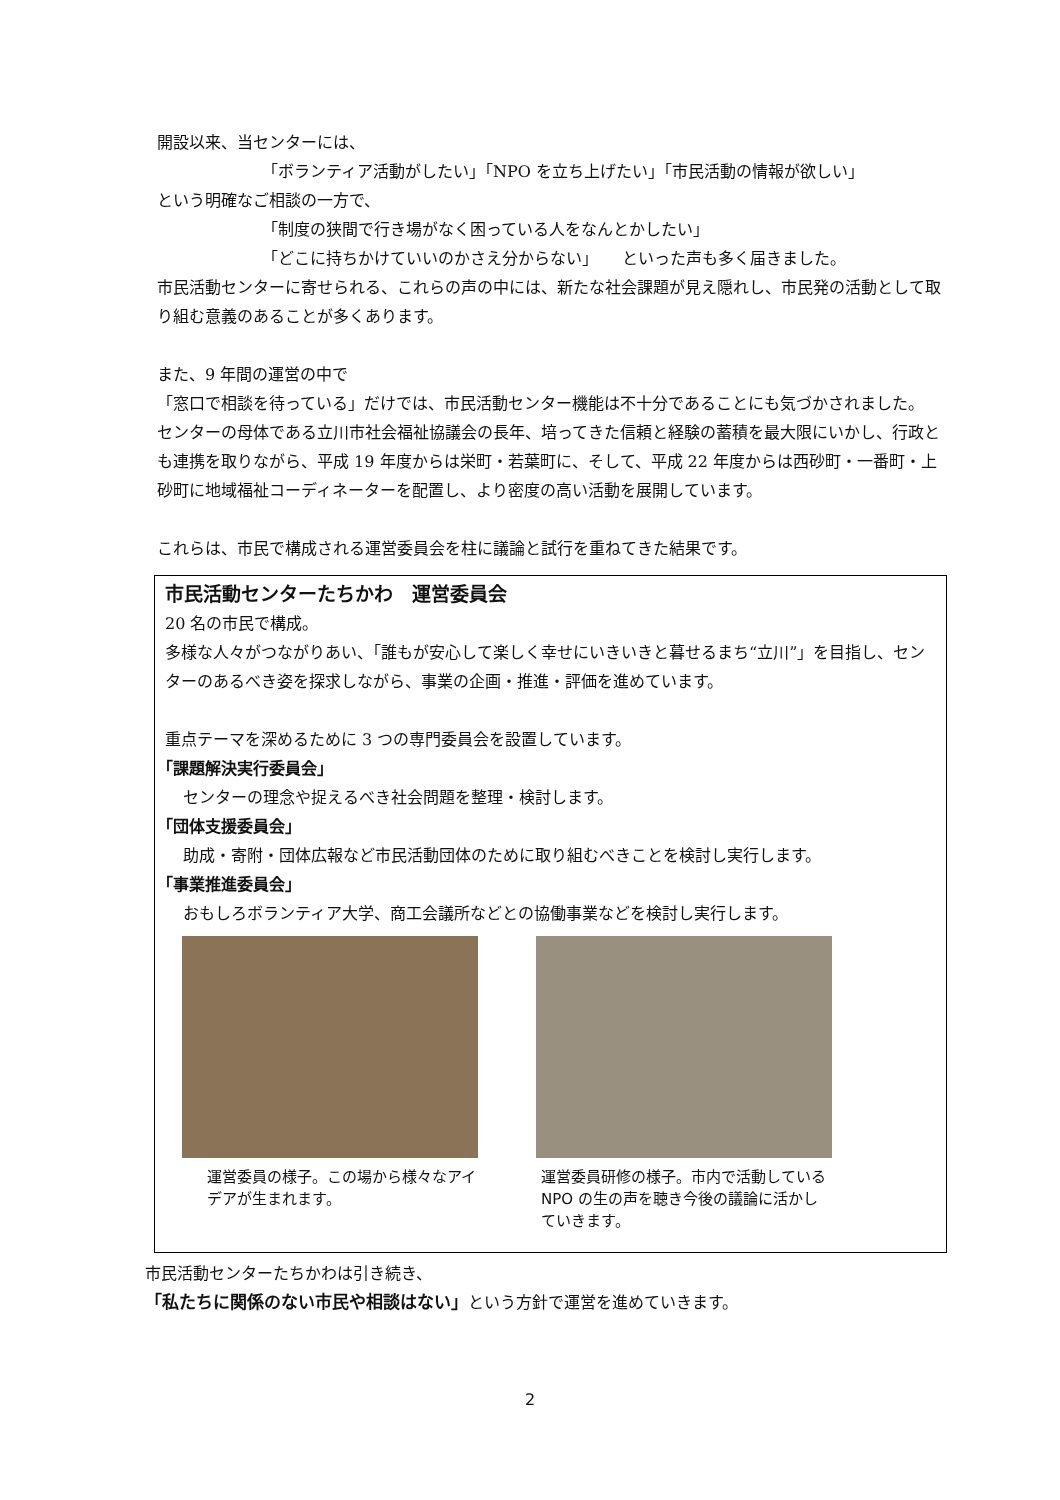開設以来、当センターには、
「ボランティア活動がしたい」「NPO を立ち上げたい」「市民活動の情報が欲しい」
という明確なご相談の一方で、
「制度の狭間で行き場がなく困っている人をなんとかしたい」
「どこに持ちかけていいのかさえ分からない」　　といった声も多く届きました。
市民活動センターに寄せられる、これらの声の中には、新たな社会課題が見え隠れし、市民発の活動として取り組む意義のあることが多くあります。
また、9 年間の運営の中で
「窓口で相談を待っている」だけでは、市民活動センター機能は不十分であることにも気づかされました。
センターの母体である立川市社会福祉協議会の長年、培ってきた信頼と経験の蓄積を最大限にいかし、行政とも連携を取りながら、平成 19 年度からは栄町・若葉町に、そして、平成 22 年度からは西砂町・一番町・上砂町に地域福祉コーディネーターを配置し、より密度の高い活動を展開しています。
これらは、市民で構成される運営委員会を柱に議論と試行を重ねてきた結果です。
市民活動センターたちかわ　運営委員会
20 名の市民で構成。
多様な人々がつながりあい、「誰もが安心して楽しく幸せにいきいきと暮せるまち“立川”」を目指し、センターのあるべき姿を探求しながら、事業の企画・推進・評価を進めています。
重点テーマを深めるために 3 つの専門委員会を設置しています。
「課題解決実行委員会」
センターの理念や捉えるべき社会問題を整理・検討します。
「団体支援委員会」
助成・寄附・団体広報など市民活動団体のために取り組むべきことを検討し実行します。
「事業推進委員会」
おもしろボランティア大学、商工会議所などとの協働事業などを検討し実行します。
運営委員の様子。この場から様々なアイデアが生まれます。
運営委員研修の様子。市内で活動している NPO の生の声を聴き今後の議論に活かしていきます。
市民活動センターたちかわは引き続き、
「私たちに関係のない市民や相談はない」という方針で運営を進めていきます。
2